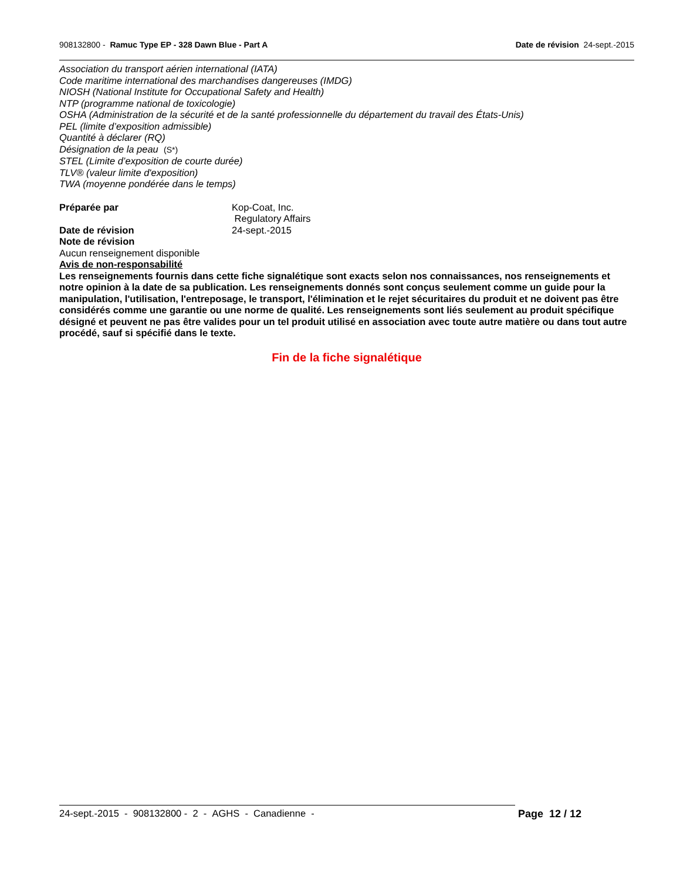908132800 - Ramuc Type EP - 328 Dawn Blue - Part A Date de révision 24-sept.-2015
Association du transport aérien international (IATA)
Code maritime international des marchandises dangereuses (IMDG)
NIOSH (National Institute for Occupational Safety and Health)
NTP (programme national de toxicologie)
OSHA (Administration de la sécurité et de la santé professionnelle du département du travail des États-Unis)
PEL (limite d’exposition admissible)
Quantité à déclarer (RQ)
Désignation de la peau (S*)
STEL (Limite d’exposition de courte durée)
TLV® (valeur limite d'exposition)
TWA (moyenne pondérée dans le temps)
Préparée par Kop-Coat, Inc.
Regulatory Affairs
Date de révision 24-sept.-2015
Note de révision
Aucun renseignement disponible
Avis de non-responsabilité
Les renseignements fournis dans cette fiche signalétique sont exacts selon nos connaissances, nos renseignements et notre opinion à la date de sa publication. Les renseignements donnés sont conçus seulement comme un guide pour la manipulation, l'utilisation, l'entreposage, le transport, l'élimination et le rejet sécuritaires du produit et ne doivent pas être considérés comme une garantie ou une norme de qualité. Les renseignements sont liés seulement au produit spécifique désigné et peuvent ne pas être valides pour un tel produit utilisé en association avec toute autre matière ou dans tout autre procédé, sauf si spécifié dans le texte.
Fin de la fiche signalétique
24-sept.-2015 - 908132800 - 2 - AGHS - Canadienne - Page 12 / 12